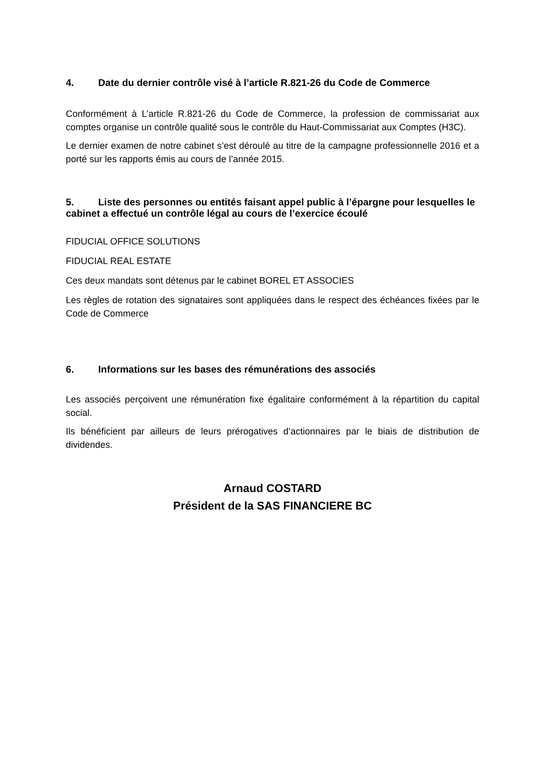4. Date du dernier contrôle visé à l’article R.821-26 du Code de Commerce
Conformément à L’article R.821-26 du Code de Commerce, la profession de commissariat aux comptes organise un contrôle qualité sous le contrôle du Haut-Commissariat aux Comptes (H3C).
Le dernier examen de notre cabinet s’est déroulé au titre de la campagne professionnelle 2016 et a porté sur les rapports émis au cours de l’année 2015.
5. Liste des personnes ou entités faisant appel public à l’épargne pour lesquelles le cabinet a effectué un contrôle légal au cours de l’exercice écoulé
FIDUCIAL OFFICE SOLUTIONS
FIDUCIAL REAL ESTATE
Ces deux mandats sont détenus par le cabinet BOREL ET ASSOCIES
Les règles de rotation des signataires sont appliquées dans le respect des échéances fixées par le Code de Commerce
6. Informations sur les bases des rémunérations des associés
Les associés perçoivent une rémunération fixe égalitaire conformément à la répartition du capital social.
Ils bénéficient par ailleurs de leurs prérogatives d’actionnaires par le biais de distribution de dividendes.
Arnaud COSTARD
Président de la SAS FINANCIERE BC